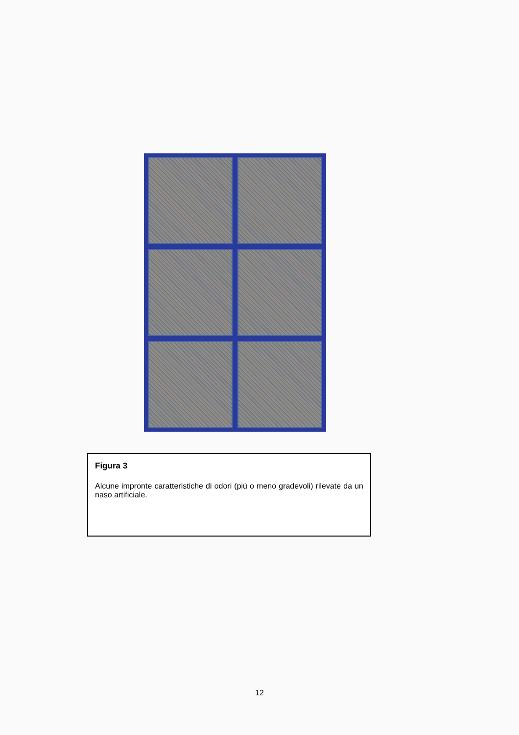Figura 3
Alcune impronte caratteristiche di odori (più o meno gradevoli) rilevate da un naso artificiale.
12